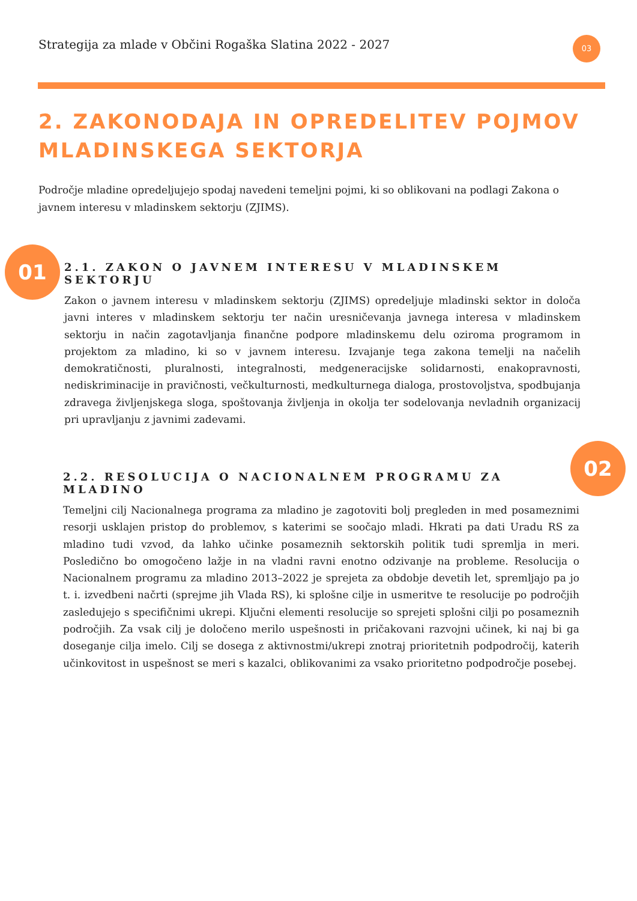Strategija za mlade v Občini Rogaška Slatina 2022 - 2027
03
2. ZAKONODAJA IN OPREDELITEV POJMOV
MLADINSKEGA SEKTORJA
Področje mladine opredeljujejo spodaj navedeni temeljni pojmi, ki so oblikovani na podlagi Zakona o javnem interesu v mladinskem sektorju (ZJIMS).
01
2.1. ZAKON O JAVNEM INTERESU V MLADINSKEM SEKTORJU
Zakon o javnem interesu v mladinskem sektorju (ZJIMS) opredeljuje mladinski sektor in določa javni interes v mladinskem sektorju ter način uresničevanja javnega interesa v mladinskem sektorju in način zagotavljanja finančne podpore mladinskemu delu oziroma programom in projektom za mladino, ki so v javnem interesu. Izvajanje tega zakona temelji na načelih demokratičnosti, pluralnosti, integralnosti, medgeneracijske solidarnosti, enakopravnosti, nediskriminacije in pravičnosti, večkulturnosti, medkulturnega dialoga, prostovoljstva, spodbujanja zdravega življenjskega sloga, spoštovanja življenja in okolja ter sodelovanja nevladnih organizacij pri upravljanju z javnimi zadevami.
02
2.2. RESOLUCIJA O NACIONALNEM PROGRAMU ZA MLADINO
Temeljni cilj Nacionalnega programa za mladino je zagotoviti bolj pregleden in med posameznimi resorji usklajen pristop do problemov, s katerimi se soočajo mladi. Hkrati pa dati Uradu RS za mladino tudi vzvod, da lahko učinke posameznih sektorskih politik tudi spremlja in meri. Posledično bo omogočeno lažje in na vladni ravni enotno odzivanje na probleme. Resolucija o Nacionalnem programu za mladino 2013–2022 je sprejeta za obdobje devetih let, spremljajo pa jo t. i. izvedbeni načrti (sprejme jih Vlada RS), ki splošne cilje in usmeritve te resolucije po področjih zasledujejo s specifičnimi ukrepi. Ključni elementi resolucije so sprejeti splošni cilji po posameznih področjih. Za vsak cilj je določeno merilo uspešnosti in pričakovani razvojni učinek, ki naj bi ga doseganje cilja imelo. Cilj se dosega z aktivnostmi/ukrepi znotraj prioritetnih podpodročij, katerih učinkovitost in uspešnost se meri s kazalci, oblikovanimi za vsako prioritetno podpodročje posebej.